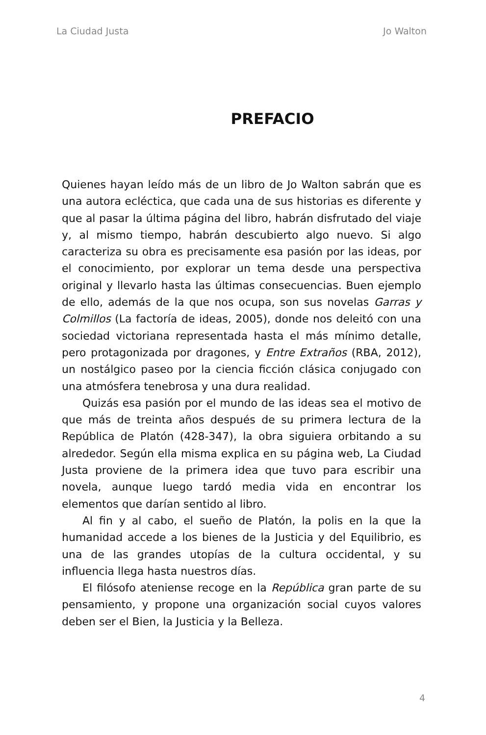La Ciudad Justa Jo Walton
PREFACIO
Quienes hayan leído más de un libro de Jo Walton sabrán que es una autora ecléctica, que cada una de sus historias es diferente y que al pasar la última página del libro, habrán disfrutado del viaje y, al mismo tiempo, habrán descubierto algo nuevo. Si algo caracteriza su obra es precisamente esa pasión por las ideas, por el conocimiento, por explorar un tema desde una perspectiva original y llevarlo hasta las últimas consecuencias. Buen ejemplo de ello, además de la que nos ocupa, son sus novelas Garras y Colmillos (La factoría de ideas, 2005), donde nos deleitó con una sociedad victoriana representada hasta el más mínimo detalle, pero protagonizada por dragones, y Entre Extraños (RBA, 2012), un nostálgico paseo por la ciencia ficción clásica conjugado con una atmósfera tenebrosa y una dura realidad.
Quizás esa pasión por el mundo de las ideas sea el motivo de que más de treinta años después de su primera lectura de la República de Platón (428-347), la obra siguiera orbitando a su alrededor. Según ella misma explica en su página web, La Ciudad Justa proviene de la primera idea que tuvo para escribir una novela, aunque luego tardó media vida en encontrar los elementos que darían sentido al libro.
Al fin y al cabo, el sueño de Platón, la polis en la que la humanidad accede a los bienes de la Justicia y del Equilibrio, es una de las grandes utopías de la cultura occidental, y su influencia llega hasta nuestros días.
El filósofo ateniense recoge en la República gran parte de su pensamiento, y propone una organización social cuyos valores deben ser el Bien, la Justicia y la Belleza.
4